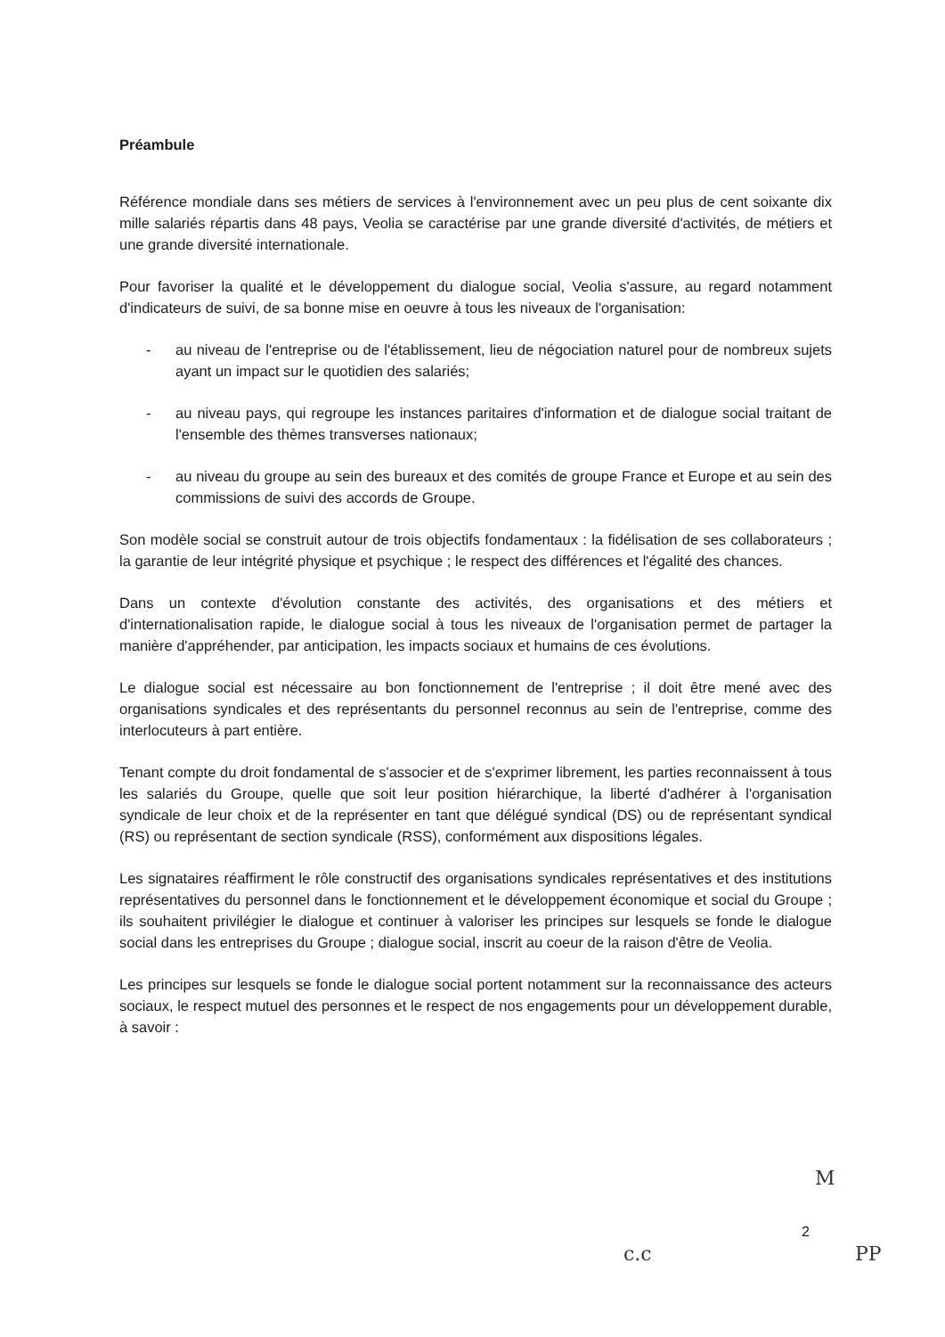Préambule
Référence mondiale dans ses métiers de services à l'environnement avec un peu plus de cent soixante dix mille salariés répartis dans 48 pays, Veolia se caractérise par une grande diversité d'activités, de métiers et une grande diversité internationale.
Pour favoriser la qualité et le développement du dialogue social, Veolia s'assure, au regard notamment d'indicateurs de suivi, de sa bonne mise en oeuvre à tous les niveaux de l'organisation:
- au niveau de l'entreprise ou de l'établissement, lieu de négociation naturel pour de nombreux sujets ayant un impact sur le quotidien des salariés;
- au niveau pays, qui regroupe les instances paritaires d'information et de dialogue social traitant de l'ensemble des thèmes transverses nationaux;
- au niveau du groupe au sein des bureaux et des comités de groupe France et Europe et au sein des commissions de suivi des accords de Groupe.
Son modèle social se construit autour de trois objectifs fondamentaux : la fidélisation de ses collaborateurs ; la garantie de leur intégrité physique et psychique ; le respect des différences et l'égalité des chances.
Dans un contexte d'évolution constante des activités, des organisations et des métiers et d'internationalisation rapide, le dialogue social à tous les niveaux de l'organisation permet de partager la manière d'appréhender, par anticipation, les impacts sociaux et humains de ces évolutions.
Le dialogue social est nécessaire au bon fonctionnement de l'entreprise ; il doit être mené avec des organisations syndicales et des représentants du personnel reconnus au sein de l'entreprise, comme des interlocuteurs à part entière.
Tenant compte du droit fondamental de s'associer et de s'exprimer librement, les parties reconnaissent à tous les salariés du Groupe, quelle que soit leur position hiérarchique, la liberté d'adhérer à l'organisation syndicale de leur choix et de la représenter en tant que délégué syndical (DS) ou de représentant syndical (RS) ou représentant de section syndicale (RSS), conformément aux dispositions légales.
Les signataires réaffirment le rôle constructif des organisations syndicales représentatives et des institutions représentatives du personnel dans le fonctionnement et le développement économique et social du Groupe ; ils souhaitent privilégier le dialogue et continuer à valoriser les principes sur lesquels se fonde le dialogue social dans les entreprises du Groupe ; dialogue social, inscrit au coeur de la raison d'être de Veolia.
Les principes sur lesquels se fonde le dialogue social portent notamment sur la reconnaissance des acteurs sociaux, le respect mutuel des personnes et le respect de nos engagements pour un développement durable, à savoir :
M
2
c.c PP